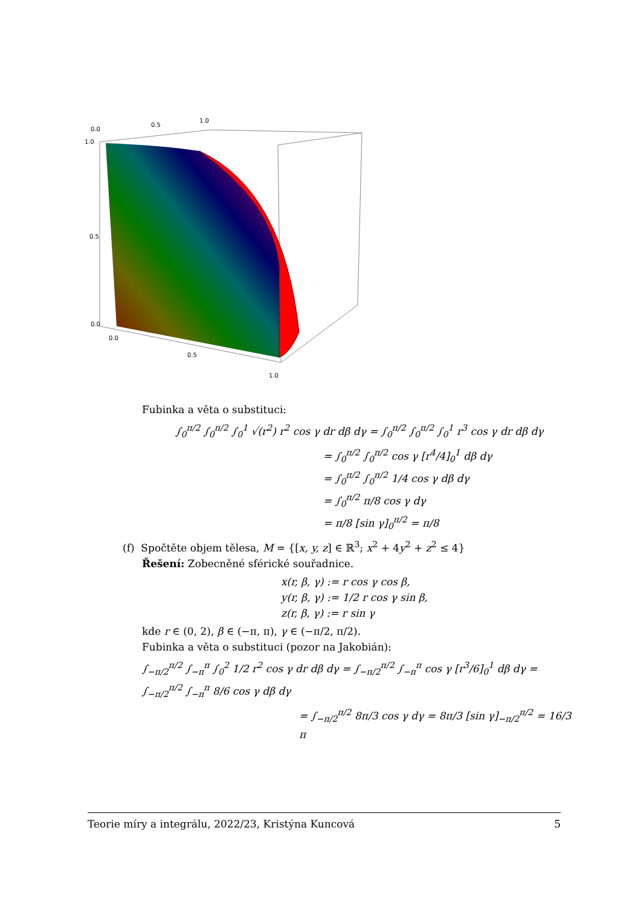0.0
0.5
1.0
1.0
0.5
0.0
0.0
0.5
1.0
Fubinka a věta o substituci:
∫<sub>0</sub><sup>π/2</sup> ∫<sub>0</sub><sup>π/2</sup> ∫<sub>0</sub><sup>1</sup> √(r<sup>2</sup>) r<sup>2</sup> cos γ dr dβ dγ = ∫<sub>0</sub><sup>π/2</sup> ∫<sub>0</sub><sup>π/2</sup> ∫<sub>0</sub><sup>1</sup> r<sup>3</sup> cos γ dr dβ dγ
= ∫<sub>0</sub><sup>π/2</sup> ∫<sub>0</sub><sup>π/2</sup> cos γ [r<sup>4</sup>/4]<sub>0</sub><sup>1</sup> dβ dγ
= ∫<sub>0</sub><sup>π/2</sup> ∫<sub>0</sub><sup>π/2</sup> 1/4 cos γ dβ dγ
= ∫<sub>0</sub><sup>π/2</sup> π/8 cos γ dγ
= π/8 [sin γ]<sub>0</sub><sup>π/2</sup> = π/8
(f) Spočtěte objem tělesa, M = {[x, y, z] ∈ ℝ<sup>3</sup>; x<sup>2</sup> + 4y<sup>2</sup> + z<sup>2</sup> ≤ 4}
Řešení: Zobecněné sférické souřadnice.
x(r, β, γ) := r cos γ cos β,
y(r, β, γ) := 1/2 r cos γ sin β,
z(r, β, γ) := r sin γ
kde r ∈ (0, 2), β ∈ (−π, π), γ ∈ (−π/2, π/2).
Fubinka a věta o substituci (pozor na Jakobián):
∫<sub>−π/2</sub><sup>π/2</sup> ∫<sub>−π</sub><sup>π</sup> ∫<sub>0</sub><sup>2</sup> 1/2 r<sup>2</sup> cos γ dr dβ dγ = ∫<sub>−π/2</sub><sup>π/2</sup> ∫<sub>−π</sub><sup>π</sup> cos γ [r<sup>3</sup>/6]<sub>0</sub><sup>1</sup> dβ dγ = ∫<sub>−π/2</sub><sup>π/2</sup> ∫<sub>−π</sub><sup>π</sup> 8/6 cos γ dβ dγ
= ∫<sub>−π/2</sub><sup>π/2</sup> 8π/3 cos γ dγ = 8π/3 [sin γ]<sub>−π/2</sub><sup>π/2</sup> = 16/3 π
Teorie míry a integrálu, 2022/23, Kristýna Kuncová 5